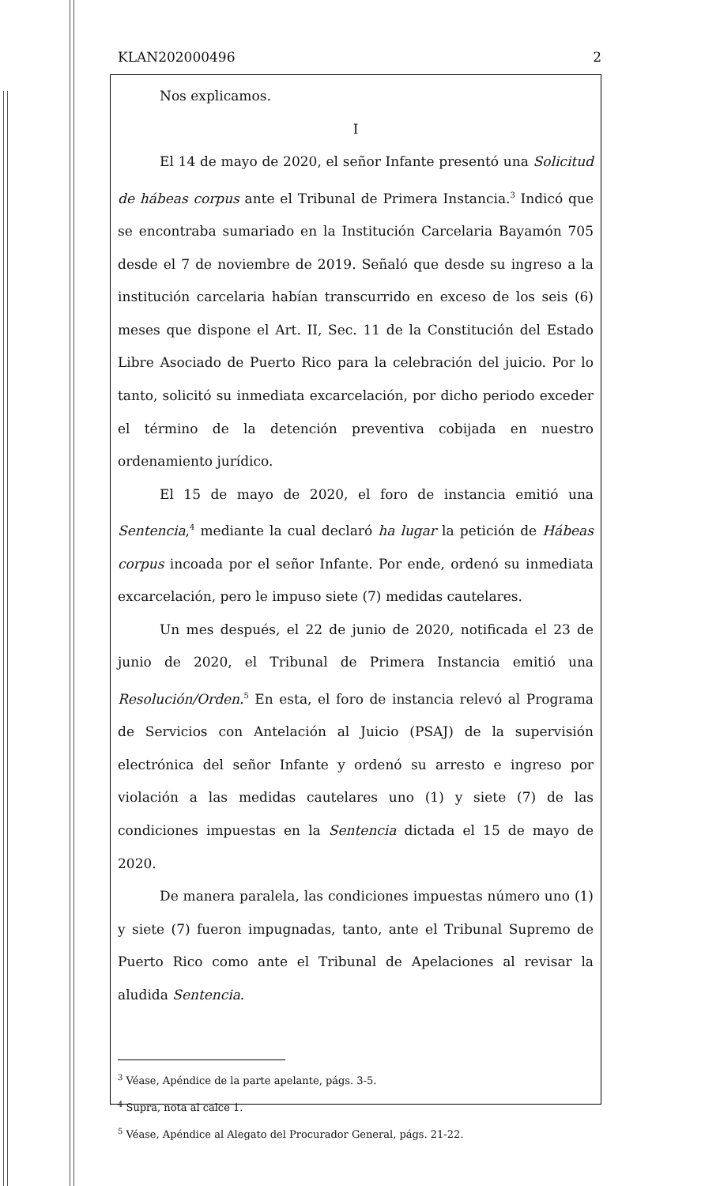KLAN202000496 2
Nos explicamos.
I
El 14 de mayo de 2020, el señor Infante presentó una Solicitud de hábeas corpus ante el Tribunal de Primera Instancia.<sup>3</sup> Indicó que se encontraba sumariado en la Institución Carcelaria Bayamón 705 desde el 7 de noviembre de 2019. Señaló que desde su ingreso a la institución carcelaria habían transcurrido en exceso de los seis (6) meses que dispone el Art. II, Sec. 11 de la Constitución del Estado Libre Asociado de Puerto Rico para la celebración del juicio. Por lo tanto, solicitó su inmediata excarcelación, por dicho periodo exceder el término de la detención preventiva cobijada en nuestro ordenamiento jurídico.
El 15 de mayo de 2020, el foro de instancia emitió una Sentencia,<sup>4</sup> mediante la cual declaró ha lugar la petición de Hábeas corpus incoada por el señor Infante. Por ende, ordenó su inmediata excarcelación, pero le impuso siete (7) medidas cautelares.
Un mes después, el 22 de junio de 2020, notificada el 23 de junio de 2020, el Tribunal de Primera Instancia emitió una Resolución/Orden.<sup>5</sup> En esta, el foro de instancia relevó al Programa de Servicios con Antelación al Juicio (PSAJ) de la supervisión electrónica del señor Infante y ordenó su arresto e ingreso por violación a las medidas cautelares uno (1) y siete (7) de las condiciones impuestas en la Sentencia dictada el 15 de mayo de 2020.
De manera paralela, las condiciones impuestas número uno (1) y siete (7) fueron impugnadas, tanto, ante el Tribunal Supremo de Puerto Rico como ante el Tribunal de Apelaciones al revisar la aludida Sentencia.
<sup>3</sup> Véase, Apéndice de la parte apelante, págs. 3-5.
<sup>4</sup> Supra, nota al calce 1.
<sup>5</sup> Véase, Apéndice al Alegato del Procurador General, págs. 21-22.